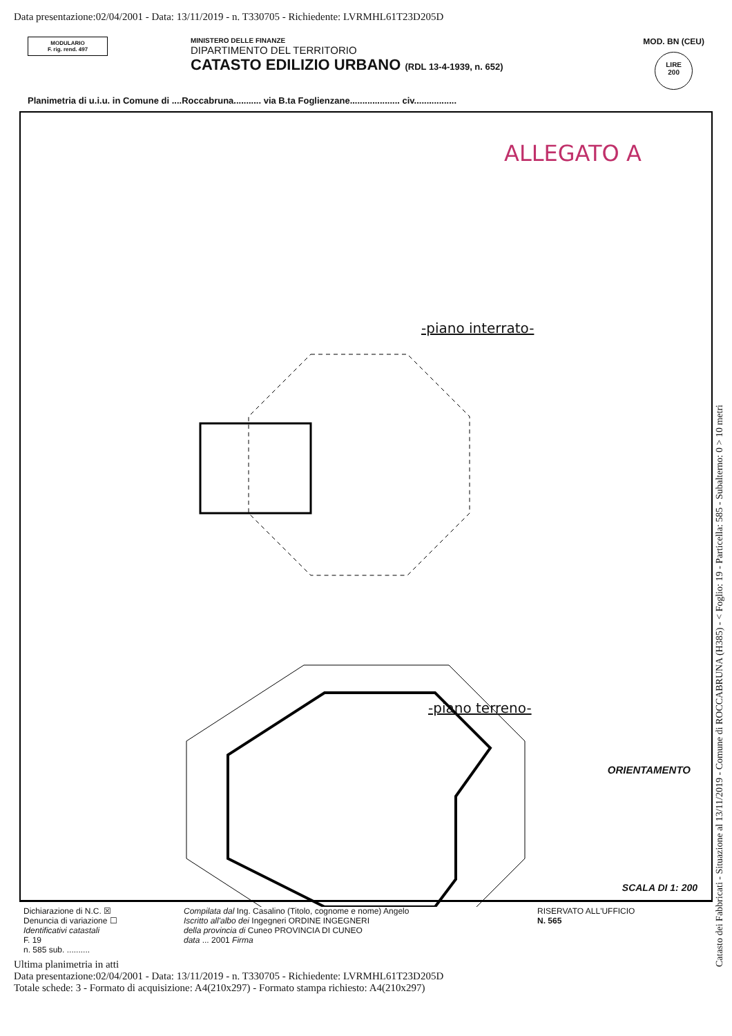Data presentazione:02/04/2001 - Data: 13/11/2019 - n. T330705 - Richiedente: LVRMHL61T23D205D
MODULARIO
F. rig. rend. 497
MINISTERO DELLE FINANZE
DIPARTIMENTO DEL TERRITORIO
CATASTO EDILIZIO URBANO (RDL 13-4-1939, n. 652)
MOD. BN (CEU)
LIRE
200
Planimetria di u.i.u. in Comune di ....Roccabruna........... via B.ta Foglienzane.................... civ.................
ALLEGATO A
-piano interrato-
-piano terreno-
ORIENTAMENTO
SCALA DI 1: 200
Catasto dei Fabbricati - Situazione al 13/11/2019 - Comune di ROCCABRUNA (H385) - < Foglio: 19 - Particella: 585 - Subalterno: 0 > 10 metri
Dichiarazione di N.C. ☒
Denuncia di variazione ☐
Identificativi catastali
F. 19
n. 585 sub. ..........
Compilata dal Ing. Casalino (Titolo, cognome e nome) Angelo
Iscritto all'albo dei Ingegneri ORDINE INGEGNERI
della provincia di Cuneo PROVINCIA DI CUNEO
data ... 2001 Firma
RISERVATO ALL'UFFICIO
N. 565
Ultima planimetria in atti
Data presentazione:02/04/2001 - Data: 13/11/2019 - n. T330705 - Richiedente: LVRMHL61T23D205D
Totale schede: 3 - Formato di acquisizione: A4(210x297) - Formato stampa richiesto: A4(210x297)